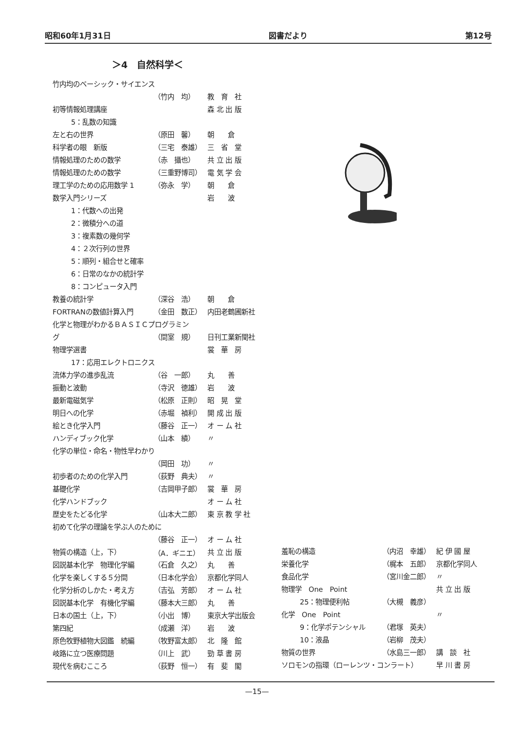昭和60年1月31日 図書だより 第12号
＞4　自然科学＜
| 竹内均のベーシック・サイエンス | | |
| | （竹内 均） | 教 育 社 |
| 初等情報処理講座 | | 森 北 出 版 |
| 5：乱数の知識 | | |
| 左と右の世界 | （原田 馨） | 朝 倉 |
| 科学者の眼 新版 | （三宅 泰雄） | 三 省 堂 |
| 情報処理のための数学 | （赤 攝也） | 共 立 出 版 |
| 情報処理のための数学 | （三重野博司） | 電 気 学 会 |
| 理工学のための応用数学 1 | （弥永 学） | 朝 倉 |
| 数学入門シリーズ | | 岩 波 |
| 1：代数への出発 | | |
| 2：微積分への道 | | |
| 3：複素数の幾何学 | | |
| 4：２次行列の世界 | | |
| 5：順列・組合せと確率 | | |
| 6：日常のなかの統計学 | | |
| 8：コンピュータ入門 | | |
| 教養の統計学 | （深谷 浩） | 朝 倉 |
| FORTRANの数値計算入門 | （金田 数正） | 内田老鶴圃新社 |
| 化学と物理がわかるＢＡＳＩＣプログラミン | | |
| グ | （間室 規） | 日刊工業新聞社 |
| 物理学選書 | | 裳 華 房 |
| 17：応用エレクトロニクス | | |
| 流体力学の進歩乱流 | （谷 一郎） | 丸 善 |
| 振動と波動 | （寺沢 徳雄） | 岩 波 |
| 最新電磁気学 | （松原 正則） | 昭 晃 堂 |
| 明日への化学 | （赤堀 禎利） | 開 成 出 版 |
| 絵とき化学入門 | （藤谷 正一） | オ ー ム 社 |
| ハンディブック化学 | （山本 績） | 〃 |
| 化学の単位・命名・物性早わかり | | |
| | （岡田 功） | 〃 |
| 初歩者のための化学入門 | （荻野 典夫） | 〃 |
| 基礎化学 | （吉岡甲子郎） | 裳 華 房 |
| 化学ハンドブック | | オ ー ム 社 |
| 歴史をたどる化学 | （山本大二郎） | 東 京 教 学 社 |
| 初めて化学の理論を学ぶ人のために | | |
| | （藤谷 正一） | オ ー ム 社 |
| 物質の構造（上，下） | （A．ギニエ） | 共 立 出 版 |
| 図説基本化学 物理化学編 | （石倉 久之） | 丸 善 |
| 化学を楽しくする５分間 | （日本化学会） | 京都化学同人 |
| 化学分析のしかた・考え方 | （吉弘 芳郎） | オ ー ム 社 |
| 図説基本化学 有機化学編 | （藤本大三郎） | 丸 善 |
| 日本の国土（上，下） | （小出 博） | 東京大学出版会 |
| 第四紀 | （成瀬 洋） | 岩 波 |
| 原色牧野植物大図鑑 続編 | （牧野富太郎） | 北 隆 館 |
| 岐路に立つ医療問題 | （川上 武） | 勁 草 書 房 |
| 現代を病むこころ | （荻野 恒一） | 有 斐 閣 |
| 羞恥の構造 | （内沼 幸雄） | 紀 伊 國 屋 |
| 栄養化学 | （梶本 五郎） | 京都化学同人 |
| 食品化学 | （宮川金二郎） | 〃 |
| 物理学 One Point | | 共 立 出 版 |
| 25：物理便利帖 | （大槻 義彦） | |
| 化学 One Point | | 〃 |
| 9：化学ポテンシャル | （君塚 英夫） | |
| 10：液晶 | （岩柳 茂夫） | |
| 物質の世界 | （水島三一郎） | 講 談 社 |
| ソロモンの指環（ローレンツ・コンラート） | | 早 川 書 房 |
—15—